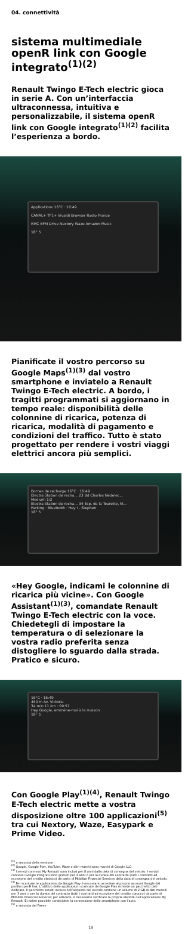04. connettività
sistema multimediale openR link con Google integrato<sup>(1)(2)</sup>
Renault Twingo E-Tech electric gioca in serie A. Con un’interfaccia ultraconnessa, intuitiva e personalizzabile, il sistema openR link con Google integrato<sup>(1)(2)</sup> facilita l’esperienza a bordo.
Applications 16°C · 16:49
CANAL+ TF1+ Vivaldi Browser Radio France
RMC BFM Drive Nextory Waze Amazon Music
18° 5
Pianificate il vostro percorso su Google Maps<sup>(1)(3)</sup> dal vostro smartphone e inviatelo a Renault Twingo E-Tech electric. A bordo, i tragitti programmati si aggiornano in tempo reale: disponibilità delle colonnine di ricarica, potenza di ricarica, modalità di pagamento e condizioni del traffico. Tutto è stato progettato per rendere i vostri viaggi elettrici ancora più semplici.
Bornes de recharge 16°C · 16:49
Electra Station de recha... 23 Bd Charles Nédelec...
Medium 1/2
Electra Station de recha... 34 Esp. de la Tourette, M...
Parking · Bluetooth · Hey I - Stephen
18° 5
«Hey Google, indicami le colonnine di ricarica più vicine». Con Google Assistant<sup>(1)(3)</sup>, comandate Renault Twingo E-Tech electric con la voce. Chiedetegli di impostare la temperatura o di selezionare la vostra radio preferita senza distogliere lo sguardo dalla strada. Pratico e sicuro.
16°C · 16:49
450 m Av. Victoria
34 min 11 km · 09:57
Hey Google, emmène-moi à la maison
18° 5
Con Google Play<sup>(1)(4)</sup>, Renault Twingo E-Tech electric mette a vostra disposizione oltre 100 applicazioni<sup>(5)</sup> tra cui Nextory, Waze, Easypark e Prime Video.
<sup>(1)</sup> a seconda della versione
<sup>(2)</sup> Google, Google Play, YouTube, Waze e altri marchi sono marchi di Google LLC.
<sup>(3)</sup> I servizi connessi My Renault sono inclusi per 8 anni dalla data di consegna del veicolo. I servizi connessi Google integrati sono gratuiti per 3 anni o per la durata del contratto (tutti i contratti ad eccezione del credito classico) da parte di Mobilize Financial Services dalla data di consegna del veicolo.
<sup>(4)</sup> Per scaricare le applicazioni da Google Play è necessario accedere al proprio account Google dal profilo openR link. L’utilizzo delle applicazioni scaricate da Google Play richiede un pacchetto dati dedicato. Il pacchetto servizi incluso nell’acquisto del veicolo contiene un volume di 2 GB di dati mensili per 3 anni o per la durata del contratto (tutti i contratti ad eccezione del credito classico) da parte di Mobilize Financial Services; per attivarlo, è necessario verificare la propria identità nell’applicazione My Renault. È inoltre possibile condividere la connessione dello smartphone con l’auto.
<sup>(5)</sup> a seconda del Paese
19